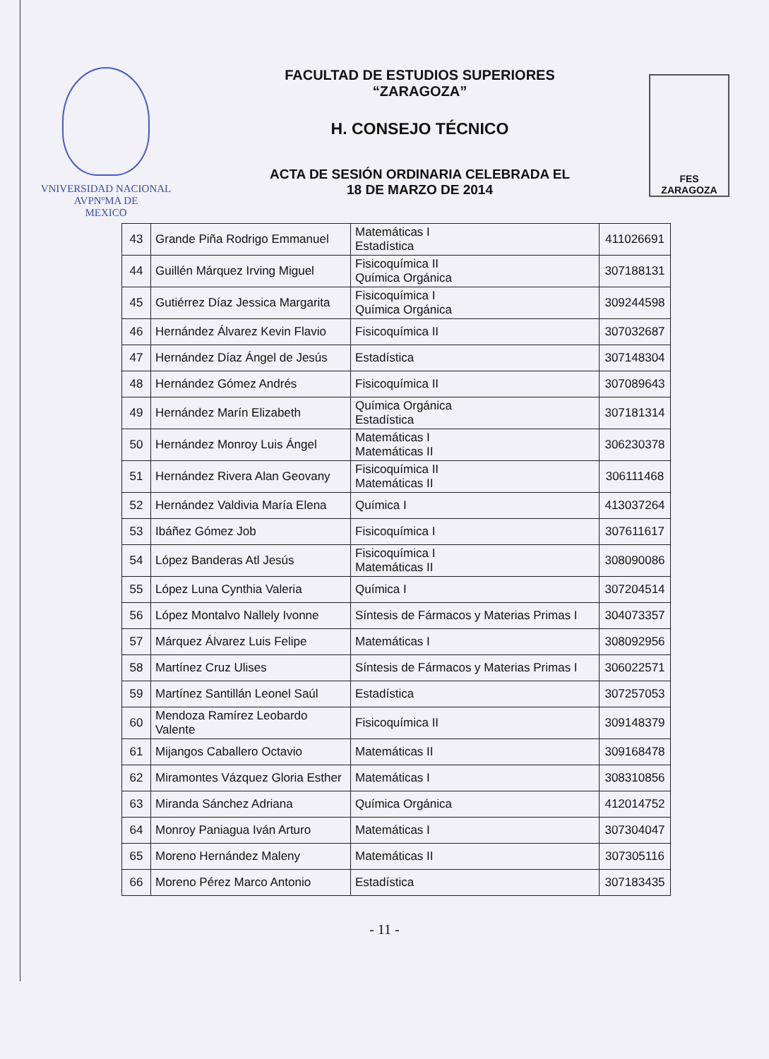VNIVERSIDAD NACIONAL
AVPNºMA DE
MEXICO
FACULTAD DE ESTUDIOS SUPERIORES
“ZARAGOZA”
H. CONSEJO TÉCNICO
ACTA DE SESIÓN ORDINARIA CELEBRADA EL
18 DE MARZO DE 2014
FES
ZARAGOZA
| 43 | Grande Piña Rodrigo Emmanuel | Matemáticas I Estadística | 411026691 |
| 44 | Guillén Márquez Irving Miguel | Fisicoquímica II Química Orgánica | 307188131 |
| 45 | Gutiérrez Díaz Jessica Margarita | Fisicoquímica I Química Orgánica | 309244598 |
| 46 | Hernández Álvarez Kevin Flavio | Fisicoquímica II | 307032687 |
| 47 | Hernández Díaz Ángel de Jesús | Estadística | 307148304 |
| 48 | Hernández Gómez Andrés | Fisicoquímica II | 307089643 |
| 49 | Hernández Marín Elizabeth | Química Orgánica Estadística | 307181314 |
| 50 | Hernández Monroy Luis Ángel | Matemáticas I Matemáticas II | 306230378 |
| 51 | Hernández Rivera Alan Geovany | Fisicoquímica II Matemáticas II | 306111468 |
| 52 | Hernández Valdivia María Elena | Química I | 413037264 |
| 53 | Ibáñez Gómez Job | Fisicoquímica I | 307611617 |
| 54 | López Banderas Atl Jesús | Fisicoquímica I Matemáticas II | 308090086 |
| 55 | López Luna Cynthia Valeria | Química I | 307204514 |
| 56 | López Montalvo Nallely Ivonne | Síntesis de Fármacos y Materias Primas I | 304073357 |
| 57 | Márquez Álvarez Luis Felipe | Matemáticas I | 308092956 |
| 58 | Martínez Cruz Ulises | Síntesis de Fármacos y Materias Primas I | 306022571 |
| 59 | Martínez Santillán Leonel Saúl | Estadística | 307257053 |
| 60 | Mendoza Ramírez Leobardo Valente | Fisicoquímica II | 309148379 |
| 61 | Mijangos Caballero Octavio | Matemáticas II | 309168478 |
| 62 | Miramontes Vázquez Gloria Esther | Matemáticas I | 308310856 |
| 63 | Miranda Sánchez Adriana | Química Orgánica | 412014752 |
| 64 | Monroy Paniagua Iván Arturo | Matemáticas I | 307304047 |
| 65 | Moreno Hernández Maleny | Matemáticas II | 307305116 |
| 66 | Moreno Pérez Marco Antonio | Estadística | 307183435 |
- 11 -